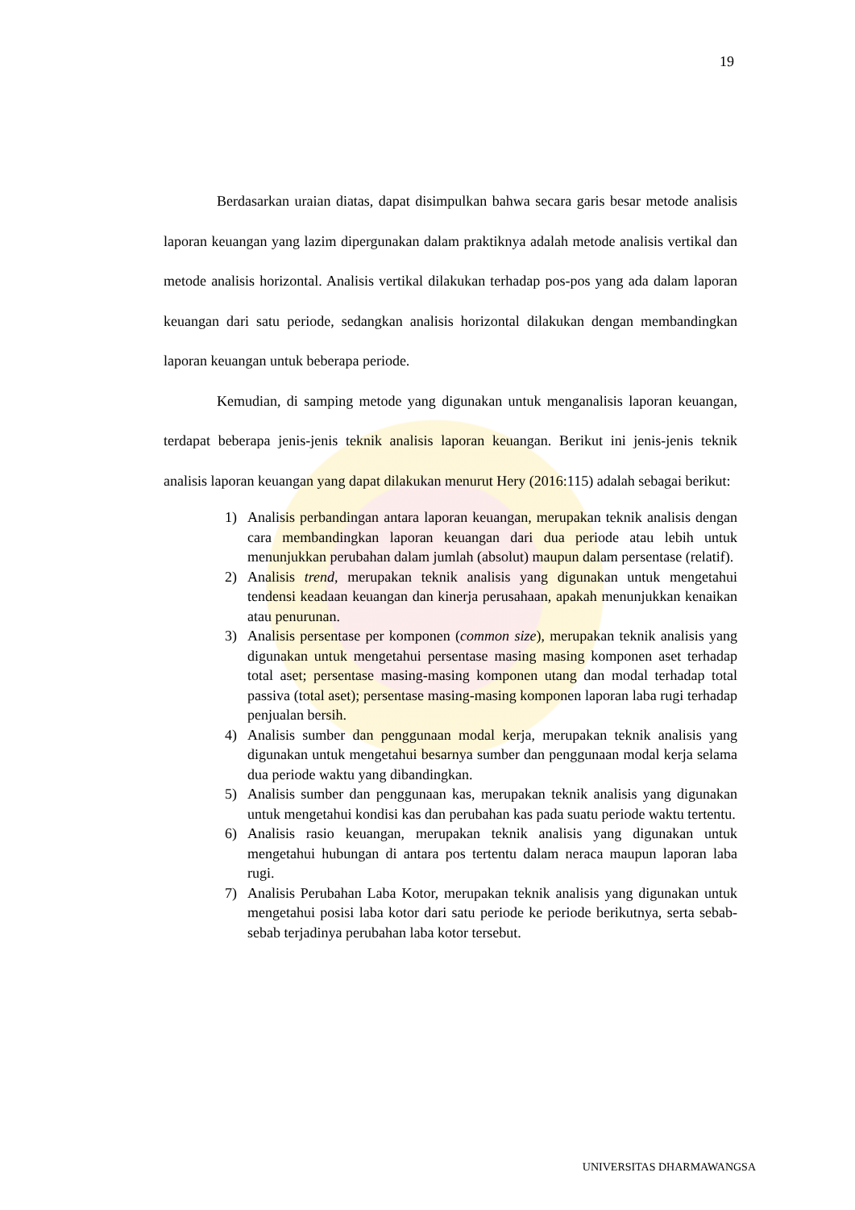19
Berdasarkan uraian diatas, dapat disimpulkan bahwa secara garis besar metode analisis laporan keuangan yang lazim dipergunakan dalam praktiknya adalah metode analisis vertikal dan metode analisis horizontal. Analisis vertikal dilakukan terhadap pos-pos yang ada dalam laporan keuangan dari satu periode, sedangkan analisis horizontal dilakukan dengan membandingkan laporan keuangan untuk beberapa periode.
Kemudian, di samping metode yang digunakan untuk menganalisis laporan keuangan, terdapat beberapa jenis-jenis teknik analisis laporan keuangan. Berikut ini jenis-jenis teknik analisis laporan keuangan yang dapat dilakukan menurut Hery (2016:115) adalah sebagai berikut:
1) Analisis perbandingan antara laporan keuangan, merupakan teknik analisis dengan cara membandingkan laporan keuangan dari dua periode atau lebih untuk menunjukkan perubahan dalam jumlah (absolut) maupun dalam persentase (relatif).
2) Analisis trend, merupakan teknik analisis yang digunakan untuk mengetahui tendensi keadaan keuangan dan kinerja perusahaan, apakah menunjukkan kenaikan atau penurunan.
3) Analisis persentase per komponen (common size), merupakan teknik analisis yang digunakan untuk mengetahui persentase masing masing komponen aset terhadap total aset; persentase masing-masing komponen utang dan modal terhadap total passiva (total aset); persentase masing-masing komponen laporan laba rugi terhadap penjualan bersih.
4) Analisis sumber dan penggunaan modal kerja, merupakan teknik analisis yang digunakan untuk mengetahui besarnya sumber dan penggunaan modal kerja selama dua periode waktu yang dibandingkan.
5) Analisis sumber dan penggunaan kas, merupakan teknik analisis yang digunakan untuk mengetahui kondisi kas dan perubahan kas pada suatu periode waktu tertentu.
6) Analisis rasio keuangan, merupakan teknik analisis yang digunakan untuk mengetahui hubungan di antara pos tertentu dalam neraca maupun laporan laba rugi.
7) Analisis Perubahan Laba Kotor, merupakan teknik analisis yang digunakan untuk mengetahui posisi laba kotor dari satu periode ke periode berikutnya, serta sebab-sebab terjadinya perubahan laba kotor tersebut.
UNIVERSITAS DHARMAWANGSA